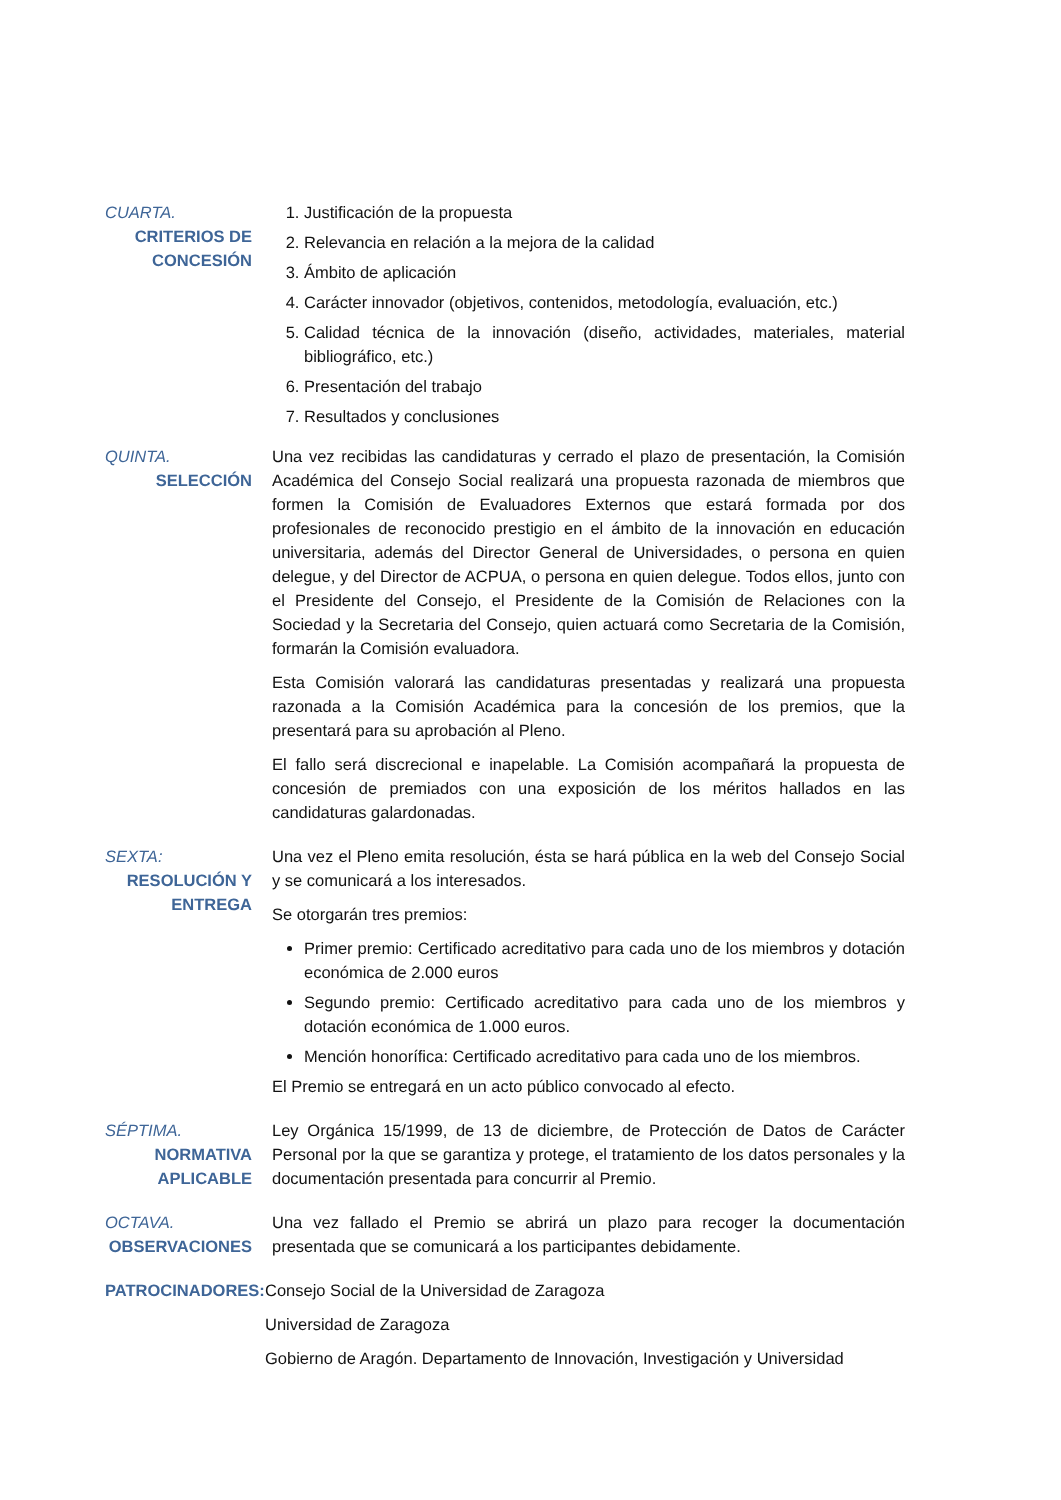CUARTA.
CRITERIOS DE CONCESIÓN
1. Justificación de la propuesta
2. Relevancia en relación a la mejora de la calidad
3. Ámbito de aplicación
4. Carácter innovador (objetivos, contenidos, metodología, evaluación, etc.)
5. Calidad técnica de la innovación (diseño, actividades, materiales, material bibliográfico, etc.)
6. Presentación del trabajo
7. Resultados y conclusiones
QUINTA.
SELECCIÓN
Una vez recibidas las candidaturas y cerrado el plazo de presentación, la Comisión Académica del Consejo Social realizará una propuesta razonada de miembros que formen la Comisión de Evaluadores Externos que estará formada por dos profesionales de reconocido prestigio en el ámbito de la innovación en educación universitaria, además del Director General de Universidades, o persona en quien delegue, y del Director de ACPUA, o persona en quien delegue. Todos ellos, junto con el Presidente del Consejo, el Presidente de la Comisión de Relaciones con la Sociedad y la Secretaria del Consejo, quien actuará como Secretaria de la Comisión, formarán la Comisión evaluadora.
Esta Comisión valorará las candidaturas presentadas y realizará una propuesta razonada a la Comisión Académica para la concesión de los premios, que la presentará para su aprobación al Pleno.
El fallo será discrecional e inapelable. La Comisión acompañará la propuesta de concesión de premiados con una exposición de los méritos hallados en las candidaturas galardonadas.
SEXTA:
RESOLUCIÓN Y ENTREGA
Una vez el Pleno emita resolución, ésta se hará pública en la web del Consejo Social y se comunicará a los interesados.
Se otorgarán tres premios:
Primer premio: Certificado acreditativo para cada uno de los miembros y dotación económica de 2.000 euros
Segundo premio: Certificado acreditativo para cada uno de los miembros y dotación económica de 1.000 euros.
Mención honorífica: Certificado acreditativo para cada uno de los miembros.
El Premio se entregará en un acto público convocado al efecto.
SÉPTIMA.
NORMATIVA APLICABLE
Ley Orgánica 15/1999, de 13 de diciembre, de Protección de Datos de Carácter Personal por la que se garantiza y protege, el tratamiento de los datos personales y la documentación presentada para concurrir al Premio.
OCTAVA.
OBSERVACIONES
Una vez fallado el Premio se abrirá un plazo para recoger la documentación presentada que se comunicará a los participantes debidamente.
PATROCINADORES: Consejo Social de la Universidad de Zaragoza
Universidad de Zaragoza
Gobierno de Aragón. Departamento de Innovación, Investigación y Universidad